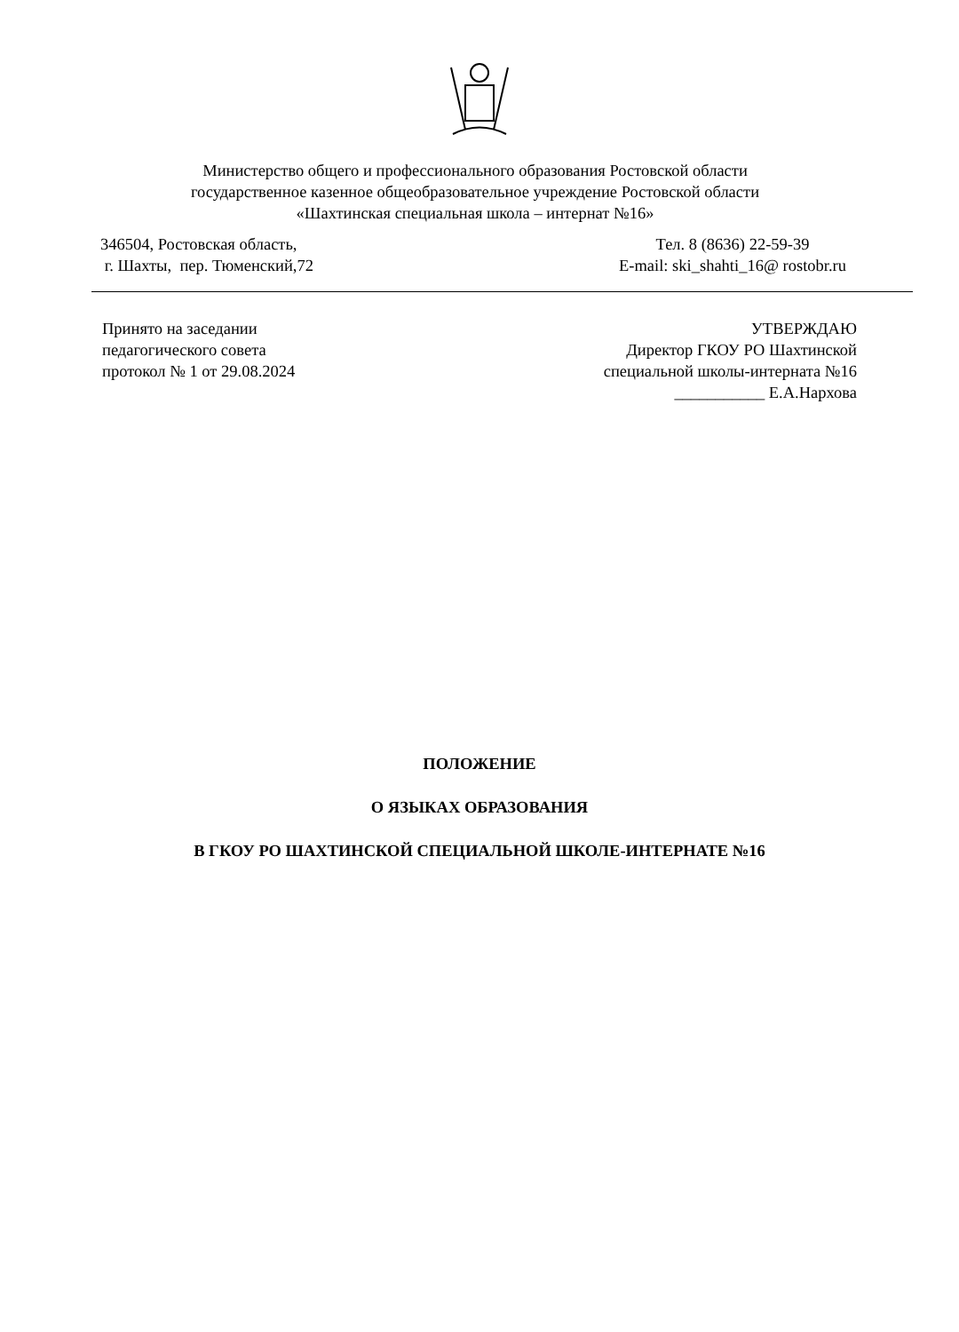Министерство общего и профессионального образования Ростовской области
государственное казенное общеобразовательное учреждение Ростовской области
«Шахтинская специальная школа – интернат №16»
346504, Ростовская область,
г. Шахты, пер. Тюменский,72
Тел. 8 (8636) 22-59-39
E-mail: ski_shahti_16@ rostobr.ru
Принято на заседании
педагогического совета
протокол № 1 от 29.08.2024
УТВЕРЖДАЮ
Директор ГКОУ РО Шахтинской
специальной школы-интерната №16
___________ Е.А.Нархова
ПОЛОЖЕНИЕ
О ЯЗЫКАХ ОБРАЗОВАНИЯ
В ГКОУ РО ШАХТИНСКОЙ СПЕЦИАЛЬНОЙ ШКОЛЕ-ИНТЕРНАТЕ №16